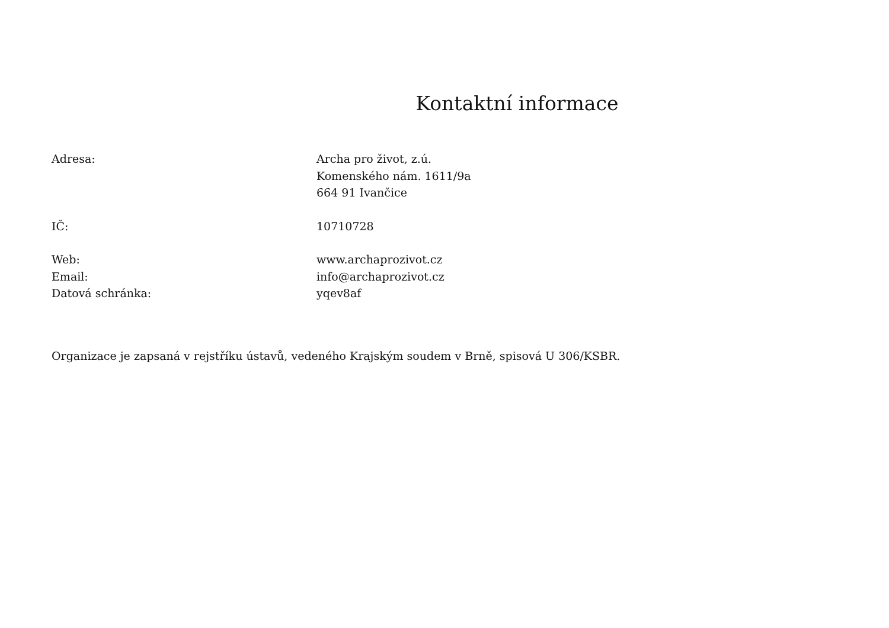Kontaktní informace
Adresa: Archa pro život, z.ú.
Komenského nám. 1611/9a
664 91 Ivančice
IČ: 10710728
Web: www.archaprozivot.cz
Email: info@archaprozivot.cz
Datová schránka: yqev8af
Organizace je zapsaná v rejstříku ústavů, vedeného Krajským soudem v Brně, spisová U 306/KSBR.